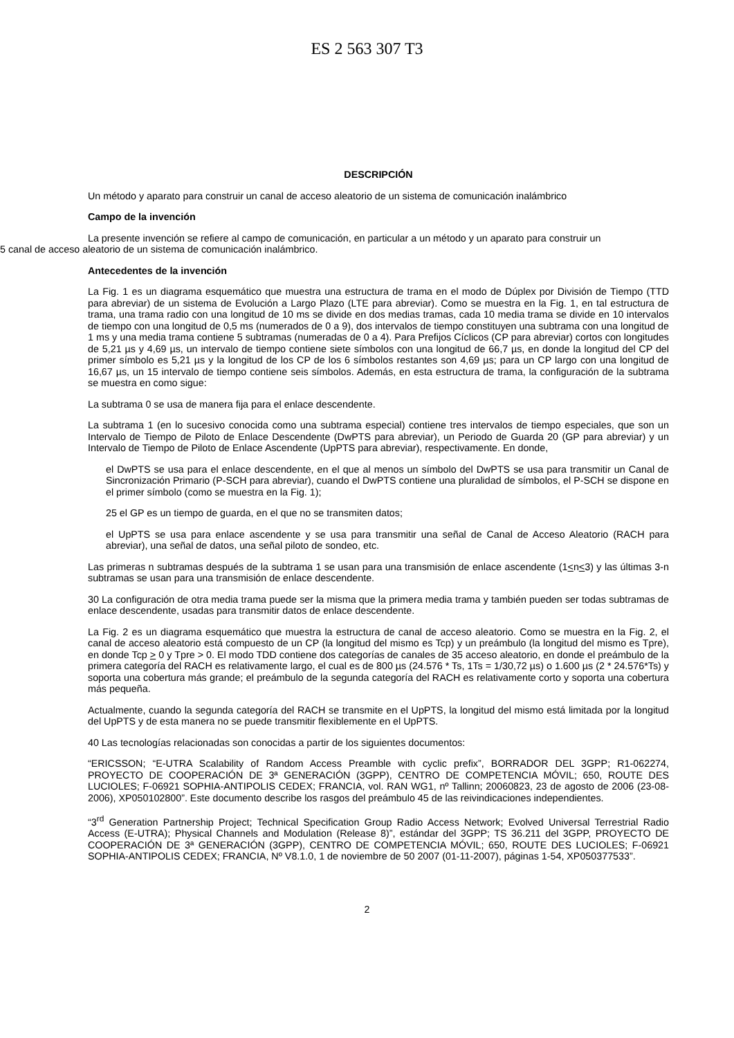ES 2 563 307 T3
DESCRIPCIÓN
Un método y aparato para construir un canal de acceso aleatorio de un sistema de comunicación inalámbrico
Campo de la invención
La presente invención se refiere al campo de comunicación, en particular a un método y un aparato para construir un
5 canal de acceso aleatorio de un sistema de comunicación inalámbrico.
Antecedentes de la invención
La Fig. 1 es un diagrama esquemático que muestra una estructura de trama en el modo de Dúplex por División de Tiempo (TTD para abreviar) de un sistema de Evolución a Largo Plazo (LTE para abreviar). Como se muestra en la Fig. 1, en tal estructura de trama, una trama radio con una longitud de 10 ms se divide en dos medias tramas, cada 10 media trama se divide en 10 intervalos de tiempo con una longitud de 0,5 ms (numerados de 0 a 9), dos intervalos de tiempo constituyen una subtrama con una longitud de 1 ms y una media trama contiene 5 subtramas (numeradas de 0 a 4). Para Prefijos Cíclicos (CP para abreviar) cortos con longitudes de 5,21 µs y 4,69 µs, un intervalo de tiempo contiene siete símbolos con una longitud de 66,7 µs, en donde la longitud del CP del primer símbolo es 5,21 µs y la longitud de los CP de los 6 símbolos restantes son 4,69 µs; para un CP largo con una longitud de 16,67 µs, un 15 intervalo de tiempo contiene seis símbolos. Además, en esta estructura de trama, la configuración de la subtrama se muestra en como sigue:
La subtrama 0 se usa de manera fija para el enlace descendente.
La subtrama 1 (en lo sucesivo conocida como una subtrama especial) contiene tres intervalos de tiempo especiales, que son un Intervalo de Tiempo de Piloto de Enlace Descendente (DwPTS para abreviar), un Periodo de Guarda 20 (GP para abreviar) y un Intervalo de Tiempo de Piloto de Enlace Ascendente (UpPTS para abreviar), respectivamente. En donde,
el DwPTS se usa para el enlace descendente, en el que al menos un símbolo del DwPTS se usa para transmitir un Canal de Sincronización Primario (P-SCH para abreviar), cuando el DwPTS contiene una pluralidad de símbolos, el P-SCH se dispone en el primer símbolo (como se muestra en la Fig. 1);
25 el GP es un tiempo de guarda, en el que no se transmiten datos;
el UpPTS se usa para enlace ascendente y se usa para transmitir una señal de Canal de Acceso Aleatorio (RACH para abreviar), una señal de datos, una señal piloto de sondeo, etc.
Las primeras n subtramas después de la subtrama 1 se usan para una transmisión de enlace ascendente (1<n<3) y las últimas 3-n subtramas se usan para una transmisión de enlace descendente.
30 La configuración de otra media trama puede ser la misma que la primera media trama y también pueden ser todas subtramas de enlace descendente, usadas para transmitir datos de enlace descendente.
La Fig. 2 es un diagrama esquemático que muestra la estructura de canal de acceso aleatorio. Como se muestra en la Fig. 2, el canal de acceso aleatorio está compuesto de un CP (la longitud del mismo es Tcp) y un preámbulo (la longitud del mismo es Tpre), en donde Tcp > 0 y Tpre > 0. El modo TDD contiene dos categorías de canales de 35 acceso aleatorio, en donde el preámbulo de la primera categoría del RACH es relativamente largo, el cual es de 800 µs (24.576 * Ts, 1Ts = 1/30,72 µs) o 1.600 µs (2 * 24.576*Ts) y soporta una cobertura más grande; el preámbulo de la segunda categoría del RACH es relativamente corto y soporta una cobertura más pequeña.
Actualmente, cuando la segunda categoría del RACH se transmite en el UpPTS, la longitud del mismo está limitada por la longitud del UpPTS y de esta manera no se puede transmitir flexiblemente en el UpPTS.
40 Las tecnologías relacionadas son conocidas a partir de los siguientes documentos:
“ERICSSON; “E-UTRA Scalability of Random Access Preamble with cyclic prefix”, BORRADOR DEL 3GPP; R1-062274, PROYECTO DE COOPERACIÓN DE 3ª GENERACIÓN (3GPP), CENTRO DE COMPETENCIA MÓVIL; 650, ROUTE DES LUCIOLES; F-06921 SOPHIA-ANTIPOLIS CEDEX; FRANCIA, vol. RAN WG1, nº Tallinn; 20060823, 23 de agosto de 2006 (23-08-2006), XP050102800”. Este documento describe los rasgos del preámbulo 45 de las reivindicaciones independientes.
“3<sup>rd</sup> Generation Partnership Project; Technical Specification Group Radio Access Network; Evolved Universal Terrestrial Radio Access (E-UTRA); Physical Channels and Modulation (Release 8)”, estándar del 3GPP; TS 36.211 del 3GPP, PROYECTO DE COOPERACIÓN DE 3ª GENERACIÓN (3GPP), CENTRO DE COMPETENCIA MÓVIL; 650, ROUTE DES LUCIOLES; F-06921 SOPHIA-ANTIPOLIS CEDEX; FRANCIA, Nº V8.1.0, 1 de noviembre de 50 2007 (01-11-2007), páginas 1-54, XP050377533”.
2